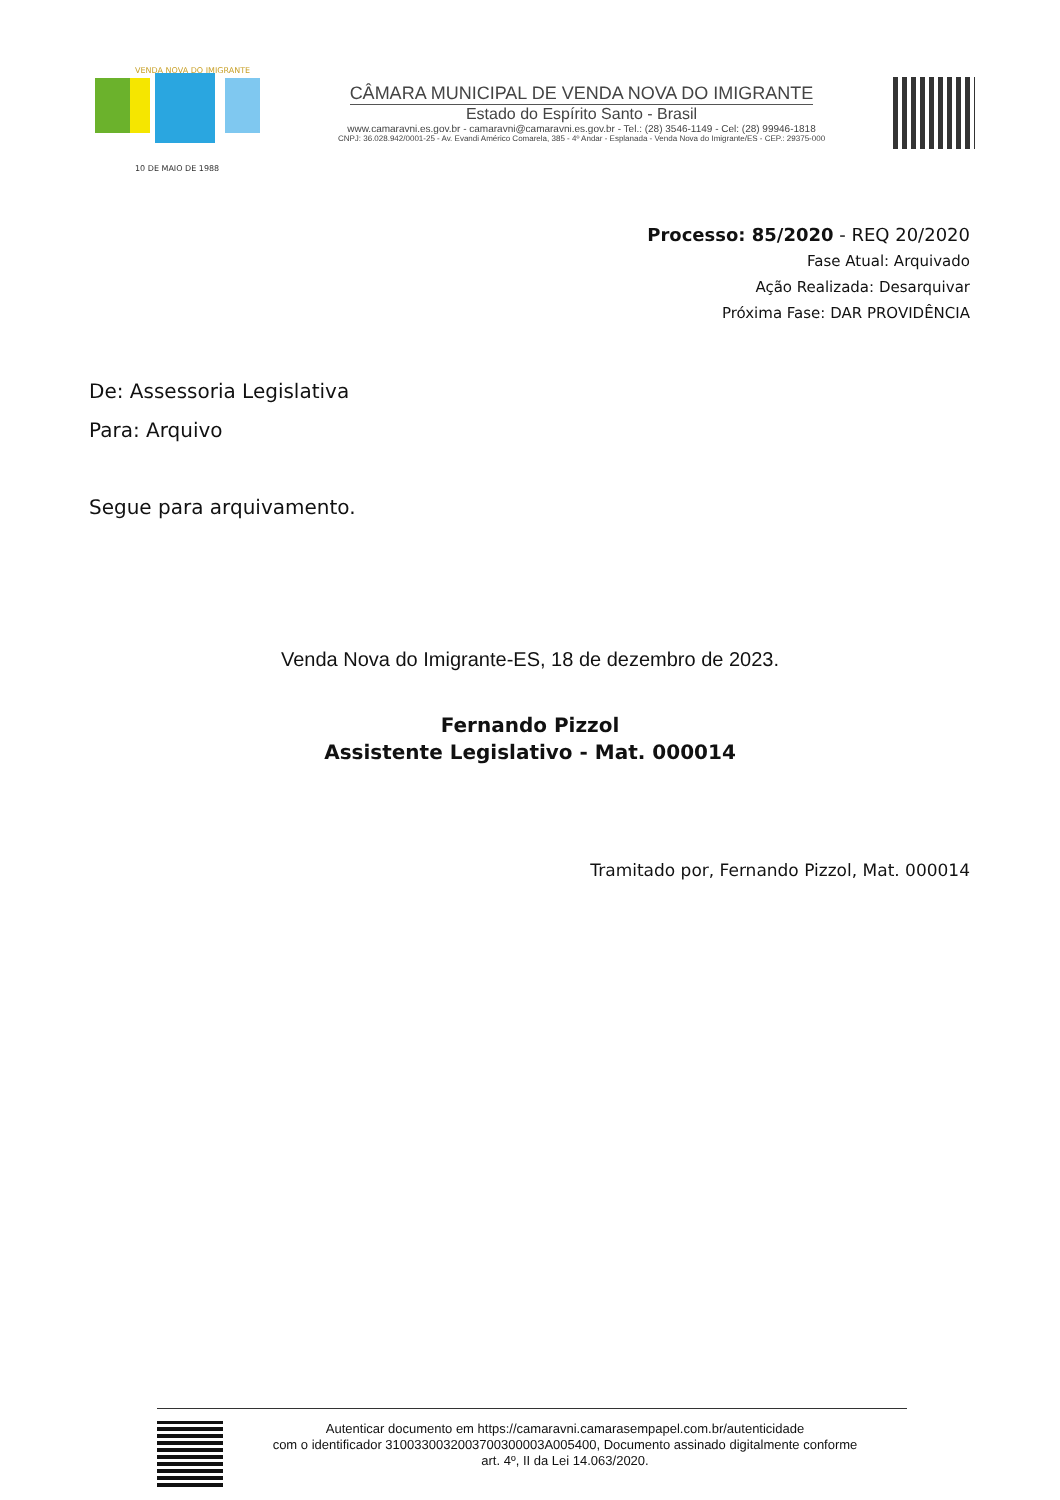VENDA NOVA DO IMIGRANTE
10 DE MAIO DE 1988
CÂMARA MUNICIPAL DE VENDA NOVA DO IMIGRANTE
Estado do Espírito Santo - Brasil
www.camaravni.es.gov.br - camaravni@camaravni.es.gov.br - Tel.: (28) 3546-1149 - Cel: (28) 99946-1818
CNPJ: 36.028.942/0001-25 - Av. Evandi Américo Comarela, 385 - 4º Andar - Esplanada - Venda Nova do Imigrante/ES - CEP.: 29375-000
Processo: 85/2020 - REQ 20/2020
Fase Atual: Arquivado
Ação Realizada: Desarquivar
Próxima Fase: DAR PROVIDÊNCIA
De: Assessoria Legislativa
Para: Arquivo
Segue para arquivamento.
Venda Nova do Imigrante-ES, 18 de dezembro de 2023.
Fernando Pizzol
Assistente Legislativo - Mat. 000014
Tramitado por, Fernando Pizzol, Mat. 000014
Autenticar documento em https://camaravni.camarasempapel.com.br/autenticidade
com o identificador 3100330032003700300003A005400, Documento assinado digitalmente conforme
art. 4º, II da Lei 14.063/2020.